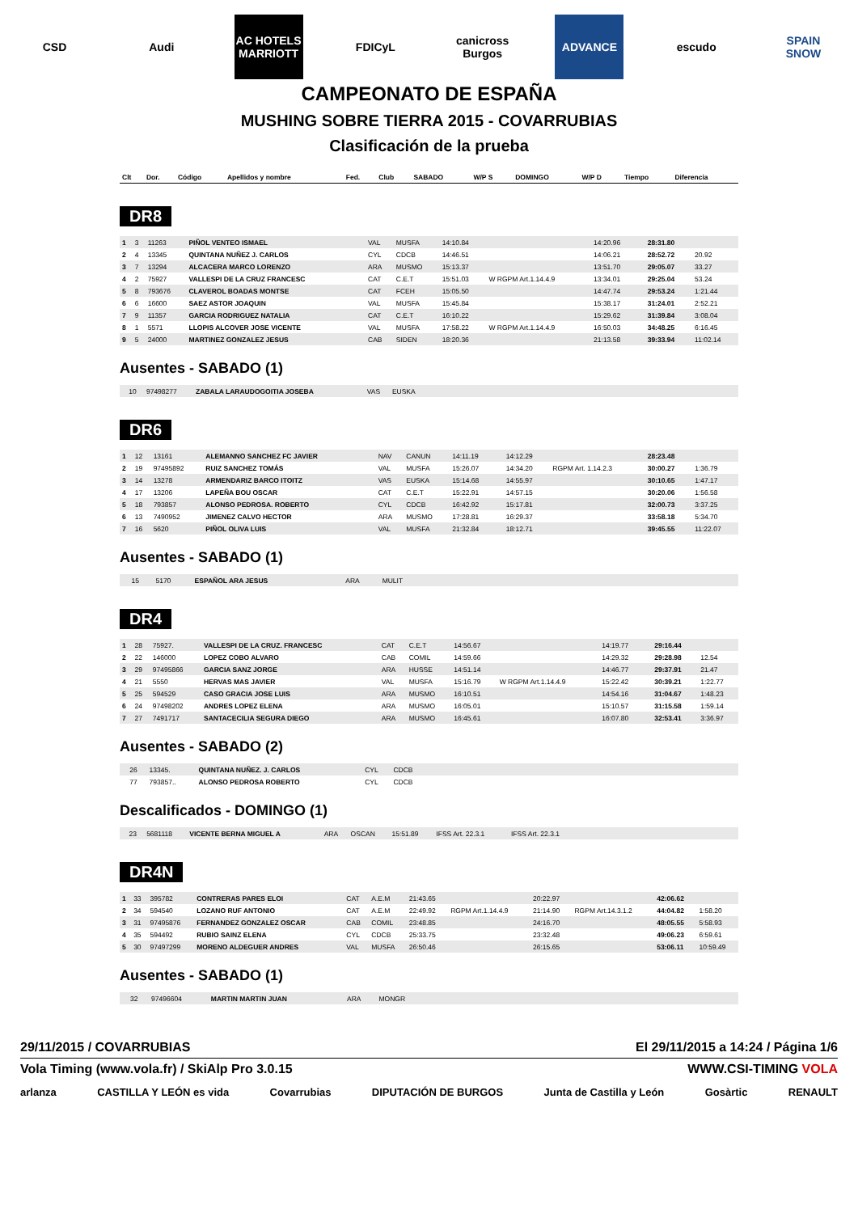CSD Audi
AC HOTELS MARRIOTT
FDICyL
canicross Burgos
ADVANCE escudo SPAIN SNOW
CAMPEONATO DE ESPAÑA
MUSHING SOBRE TIERRA 2015 - COVARRUBIAS
Clasificación de la prueba
| Clt | Dor. | Código | Apellidos y nombre | Fed. | Club | SABADO | W/P S | DOMINGO | W/P D | Tiempo | Diferencia |
| --- | --- | --- | --- | --- | --- | --- | --- | --- | --- | --- | --- |
DR8
| 1 | 3 | 11263 | PIÑOL VENTEO ISMAEL | VAL | MUSFA | 14:10.84 | | 14:20.96 | | 28:31.80 | |
| 2 | 4 | 13345 | QUINTANA NUÑEZ J. CARLOS | CYL | CDCB | 14:46.51 | | 14:06.21 | | 28:52.72 | 20.92 |
| 3 | 7 | 13294 | ALCACERA MARCO LORENZO | ARA | MUSMO | 15:13.37 | | 13:51.70 | | 29:05.07 | 33.27 |
| 4 | 2 | 75927 | VALLESPI DE LA CRUZ FRANCESC | CAT | C.E.T | 15:51.03 | W RGPM Art.1.14.4.9 | 13:34.01 | | 29:25.04 | 53.24 |
| 5 | 8 | 793676 | CLAVEROL BOADAS MONTSE | CAT | FCEH | 15:05.50 | | 14:47.74 | | 29:53.24 | 1:21.44 |
| 6 | 6 | 16600 | SAEZ ASTOR JOAQUIN | VAL | MUSFA | 15:45.84 | | 15:38.17 | | 31:24.01 | 2:52.21 |
| 7 | 9 | 11357 | GARCIA RODRIGUEZ NATALIA | CAT | C.E.T | 16:10.22 | | 15:29.62 | | 31:39.84 | 3:08.04 |
| 8 | 1 | 5571 | LLOPIS ALCOVER JOSE VICENTE | VAL | MUSFA | 17:58.22 | W RGPM Art.1.14.4.9 | 16:50.03 | | 34:48.25 | 6:16.45 |
| 9 | 5 | 24000 | MARTINEZ GONZALEZ JESUS | CAB | SIDEN | 18:20.36 | | 21:13.58 | | 39:33.94 | 11:02.14 |
Ausentes - SABADO (1)
| | 10 | 97498277 | ZABALA LARAUDOGOITIA JOSEBA | VAS | EUSKA | |
DR6
| 1 | 12 | 13161 | ALEMANNO SANCHEZ FC JAVIER | NAV | CANUN | 14:11.19 | | 14:12.29 | | 28:23.48 | |
| 2 | 19 | 97495892 | RUIZ SANCHEZ TOMÁS | VAL | MUSFA | 15:26.07 | | 14:34.20 | RGPM Art. 1.14.2.3 | 30:00.27 | 1:36.79 |
| 3 | 14 | 13278 | ARMENDARIZ BARCO ITOITZ | VAS | EUSKA | 15:14.68 | | 14:55.97 | | 30:10.65 | 1:47.17 |
| 4 | 17 | 13206 | LAPEÑA BOU OSCAR | CAT | C.E.T | 15:22.91 | | 14:57.15 | | 30:20.06 | 1:56.58 |
| 5 | 18 | 793857 | ALONSO PEDROSA. ROBERTO | CYL | CDCB | 16:42.92 | | 15:17.81 | | 32:00.73 | 3:37.25 |
| 6 | 13 | 7490952 | JIMENEZ CALVO HECTOR | ARA | MUSMO | 17:28.81 | | 16:29.37 | | 33:58.18 | 5:34.70 |
| 7 | 16 | 5620 | PIÑOL OLIVA LUIS | VAL | MUSFA | 21:32.84 | | 18:12.71 | | 39:45.55 | 11:22.07 |
Ausentes - SABADO (1)
| | 15 | 5170 | ESPAÑOL ARA JESUS | ARA | MULIT | |
DR4
| 1 | 28 | 75927. | VALLESPI DE LA CRUZ. FRANCESC | CAT | C.E.T | 14:56.67 | | 14:19.77 | | 29:16.44 | |
| 2 | 22 | 146000 | LOPEZ COBO ALVARO | CAB | COMIL | 14:59.66 | | 14:29.32 | | 29:28.98 | 12.54 |
| 3 | 29 | 97495866 | GARCIA SANZ JORGE | ARA | HUSSE | 14:51.14 | | 14:46.77 | | 29:37.91 | 21.47 |
| 4 | 21 | 5550 | HERVAS MAS JAVIER | VAL | MUSFA | 15:16.79 | W RGPM Art.1.14.4.9 | 15:22.42 | | 30:39.21 | 1:22.77 |
| 5 | 25 | 594529 | CASO GRACIA JOSE LUIS | ARA | MUSMO | 16:10.51 | | 14:54.16 | | 31:04.67 | 1:48.23 |
| 6 | 24 | 97498202 | ANDRES LOPEZ ELENA | ARA | MUSMO | 16:05.01 | | 15:10.57 | | 31:15.58 | 1:59.14 |
| 7 | 27 | 7491717 | SANTACECILIA SEGURA DIEGO | ARA | MUSMO | 16:45.61 | | 16:07.80 | | 32:53.41 | 3:36.97 |
Ausentes - SABADO (2)
| | 26 | 13345. | QUINTANA NUÑEZ. J. CARLOS | CYL | CDCB | |
| | 77 | 793857.. | ALONSO PEDROSA ROBERTO | CYL | CDCB | |
Descalificados - DOMINGO (1)
| | 23 | 5681118 | VICENTE BERNA MIGUEL A | ARA | OSCAN | 15:51.89 | IFSS Art. 22.3.1 | IFSS Art. 22.3.1 | |
DR4N
| 1 | 33 | 395782 | CONTRERAS PARES ELOI | CAT | A.E.M | 21:43.65 | | 20:22.97 | | 42:06.62 | |
| 2 | 34 | 594540 | LOZANO RUF ANTONIO | CAT | A.E.M | 22:49.92 | RGPM Art.1.14.4.9 | 21:14.90 | RGPM Art.14.3.1.2 | 44:04.82 | 1:58.20 |
| 3 | 31 | 97495876 | FERNANDEZ GONZALEZ OSCAR | CAB | COMIL | 23:48.85 | | 24:16.70 | | 48:05.55 | 5:58.93 |
| 4 | 35 | 594492 | RUBIO SAINZ ELENA | CYL | CDCB | 25:33.75 | | 23:32.48 | | 49:06.23 | 6:59.61 |
| 5 | 30 | 97497299 | MORENO ALDEGUER ANDRES | VAL | MUSFA | 26:50.46 | | 26:15.65 | | 53:06.11 | 10:59.49 |
Ausentes - SABADO (1)
| | 32 | 97496604 | MARTIN MARTIN JUAN | ARA | MONGR | |
29/11/2015 / COVARRUBIAS El 29/11/2015 a 14:24 / Página 1/6
Vola Timing (www.vola.fr) / SkiAlp Pro 3.0.15 WWW.CSI-TIMING VOLA
arlanza CASTILLA Y LEÓN es vida Covarrubias DIPUTACIÓN DE BURGOS Junta de Castilla y León Gosàrtic RENAULT